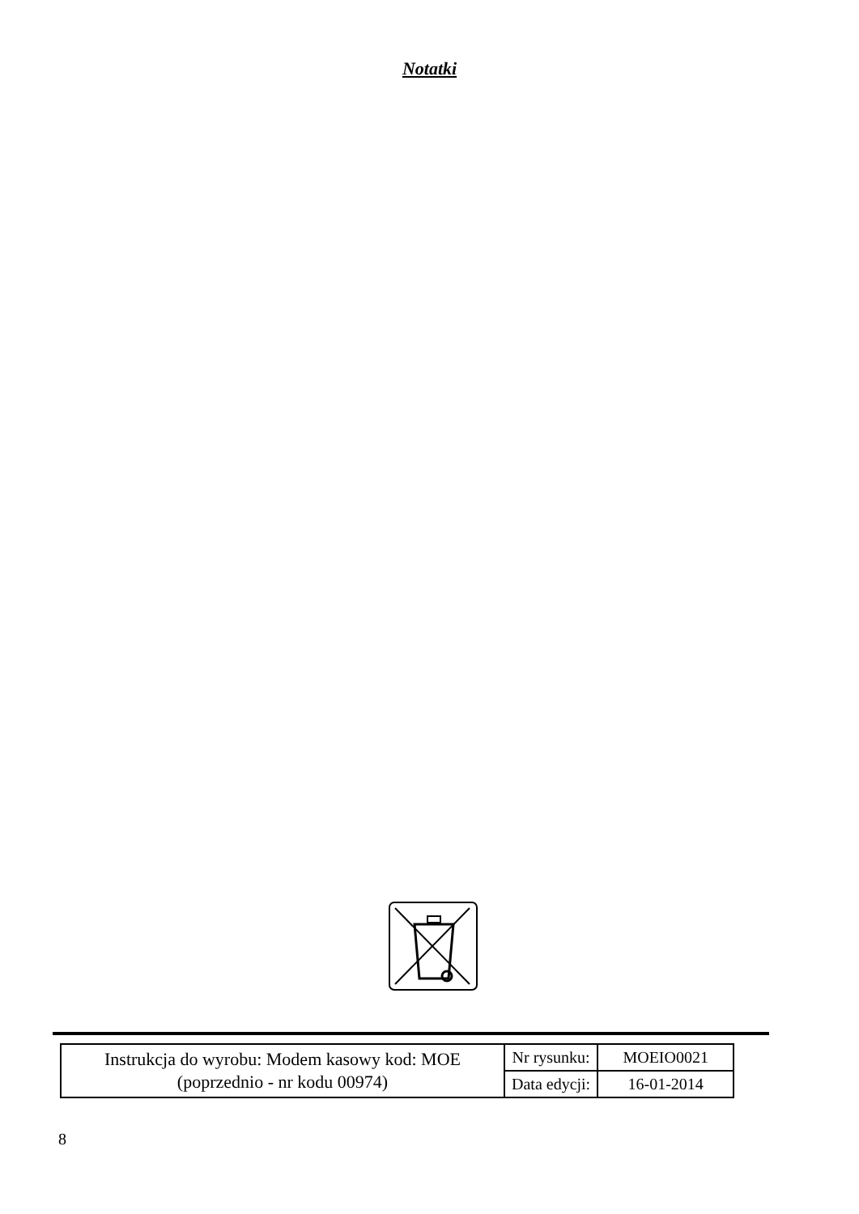Notatki
| Instrukcja do wyrobu: Modem kasowy kod: MOE (poprzednio - nr kodu 00974) | Nr rysunku: | MOEIO0021 |
| | Data edycji: | 16-01-2014 |
8